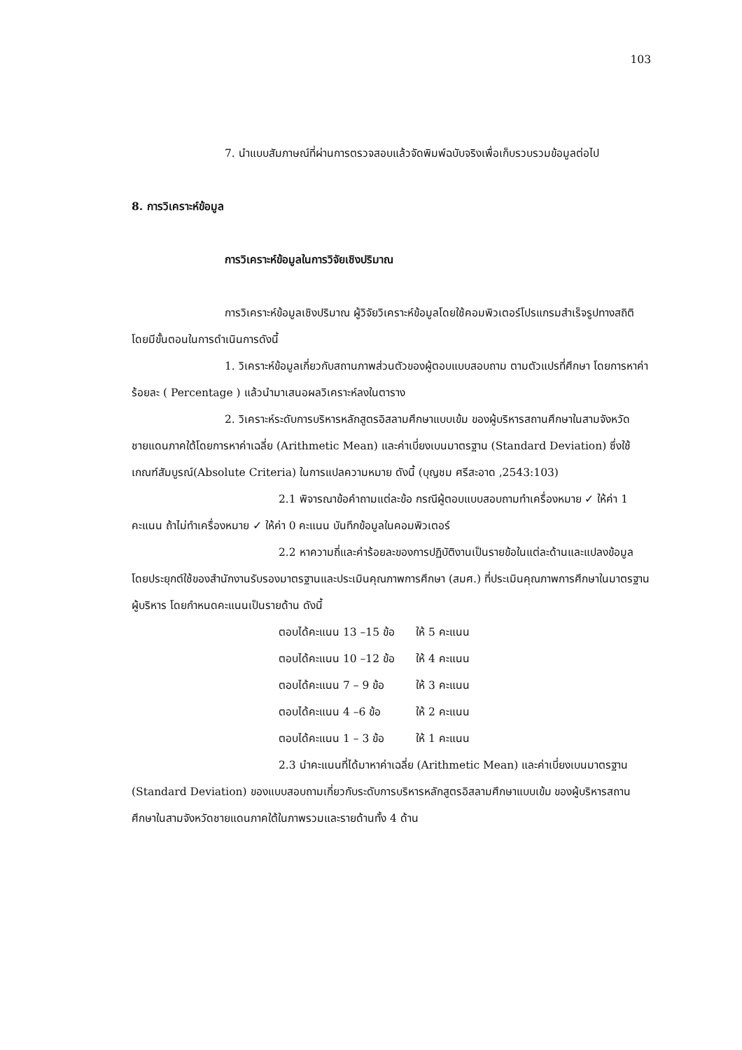103
7. นำแบบสัมภาษณ์ที่ผ่านการตรวจสอบแล้วจัดพิมพ์ฉบับจริงเพื่อเก็บรวบรวมข้อมูลต่อไป
8. การวิเคราะห์ข้อมูล
การวิเคราะห์ข้อมูลในการวิจัยเชิงปริมาณ
การวิเคราะห์ข้อมูลเชิงปริมาณ ผู้วิจัยวิเคราะห์ข้อมูลโดยใช้คอมพิวเตอร์โปรแกรมสำเร็จรูปทางสถิติ โดยมีขั้นตอนในการดำเนินการดังนี้
1. วิเคราะห์ข้อมูลเกี่ยวกับสถานภาพส่วนตัวของผู้ตอบแบบสอบถาม ตามตัวแปรที่ศึกษา โดยการหาค่าร้อยละ ( Percentage ) แล้วนำมาเสนอผลวิเคราะห์ลงในตาราง
2. วิเคราะห์ระดับการบริหารหลักสูตรอิสลามศึกษาแบบเข้ม ของผู้บริหารสถานศึกษาในสามจังหวัดชายแดนภาคใต้โดยการหาค่าเฉลี่ย (Arithmetic Mean) และค่าเบี่ยงเบนมาตรฐาน (Standard Deviation) ซึ่งใช้เกณฑ์สัมบูรณ์(Absolute Criteria) ในการแปลความหมาย ดังนี้ (บุญชม ศรีสะอาด ,2543:103)
2.1 พิจารณาข้อคำถามแต่ละข้อ กรณีผู้ตอบแบบสอบถามทำเครื่องหมาย ✓ ให้ค่า 1 คะแนน ถ้าไม่ทำเครื่องหมาย ✓ ให้ค่า 0 คะแนน บันทึกข้อมูลในคอมพิวเตอร์
2.2 หาความถี่และค่าร้อยละของการปฏิบัติงานเป็นรายข้อในแต่ละด้านและแปลงข้อมูลโดยประยุกต์ใช้ของสำนักงานรับรองมาตรฐานและประเมินคุณภาพการศึกษา (สมศ.) ที่ประเมินคุณภาพการศึกษาในมาตรฐานผู้บริหาร โดยกำหนดคะแนนเป็นรายด้าน ดังนี้
| ตอบได้คะแนน 13 –15 ข้อ | ให้ 5 คะแนน |
| ตอบได้คะแนน 10 –12 ข้อ | ให้ 4 คะแนน |
| ตอบได้คะแนน 7 – 9 ข้อ | ให้ 3 คะแนน |
| ตอบได้คะแนน 4 –6 ข้อ | ให้ 2 คะแนน |
| ตอบได้คะแนน 1 – 3 ข้อ | ให้ 1 คะแนน |
2.3 นำคะแนนที่ได้มาหาค่าเฉลี่ย (Arithmetic Mean) และค่าเบี่ยงเบนมาตรฐาน (Standard Deviation) ของแบบสอบถามเกี่ยวกับระดับการบริหารหลักสูตรอิสลามศึกษาแบบเข้ม ของผู้บริหารสถานศึกษาในสามจังหวัดชายแดนภาคใต้ในภาพรวมและรายด้านทั้ง 4 ด้าน